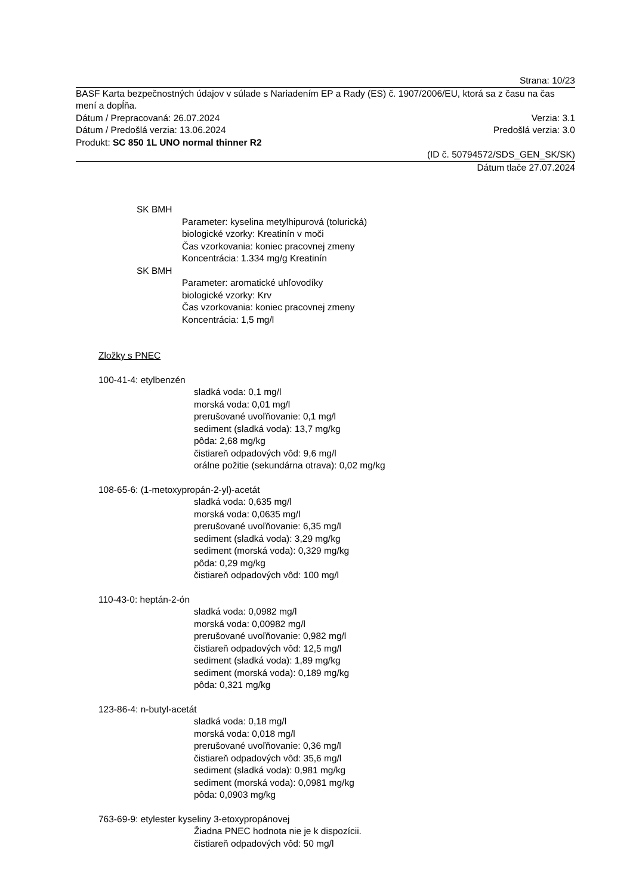Strana: 10/23
BASF Karta bezpečnostných údajov v súlade s Nariadením EP a Rady (ES) č. 1907/2006/EU, ktorá sa z času na čas mení a dopĺňa.
Dátum / Prepracovaná: 26.07.2024 Verzia: 3.1
Dátum / Predošlá verzia: 13.06.2024 Predošlá verzia: 3.0
Produkt: SC 850 1L UNO normal thinner R2
(ID č. 50794572/SDS_GEN_SK/SK)
Dátum tlače 27.07.2024
SK BMH
Parameter: kyselina metylhipurová (tolurická)
biologické vzorky: Kreatinín v moči
Čas vzorkovania: koniec pracovnej zmeny
Koncentrácia: 1.334 mg/g Kreatinín
SK BMH
Parameter: aromatické uhľovodíky
biologické vzorky: Krv
Čas vzorkovania: koniec pracovnej zmeny
Koncentrácia: 1,5 mg/l
Zložky s PNEC
100-41-4: etylbenzén
sladká voda: 0,1 mg/l
morská voda: 0,01 mg/l
prerušované uvoľňovanie: 0,1 mg/l
sediment (sladká voda): 13,7 mg/kg
pôda: 2,68 mg/kg
čistiareň odpadových vôd: 9,6 mg/l
orálne požitie (sekundárna otrava): 0,02 mg/kg
108-65-6: (1-metoxypropán-2-yl)-acetát
sladká voda: 0,635 mg/l
morská voda: 0,0635 mg/l
prerušované uvoľňovanie: 6,35 mg/l
sediment (sladká voda): 3,29 mg/kg
sediment (morská voda): 0,329 mg/kg
pôda: 0,29 mg/kg
čistiareň odpadových vôd: 100 mg/l
110-43-0: heptán-2-ón
sladká voda: 0,0982 mg/l
morská voda: 0,00982 mg/l
prerušované uvoľňovanie: 0,982 mg/l
čistiareň odpadových vôd: 12,5 mg/l
sediment (sladká voda): 1,89 mg/kg
sediment (morská voda): 0,189 mg/kg
pôda: 0,321 mg/kg
123-86-4: n-butyl-acetát
sladká voda: 0,18 mg/l
morská voda: 0,018 mg/l
prerušované uvoľňovanie: 0,36 mg/l
čistiareň odpadových vôd: 35,6 mg/l
sediment (sladká voda): 0,981 mg/kg
sediment (morská voda): 0,0981 mg/kg
pôda: 0,0903 mg/kg
763-69-9: etylester kyseliny 3-etoxypropánovej
Žiadna PNEC hodnota nie je k dispozícii.
čistiareň odpadových vôd: 50 mg/l